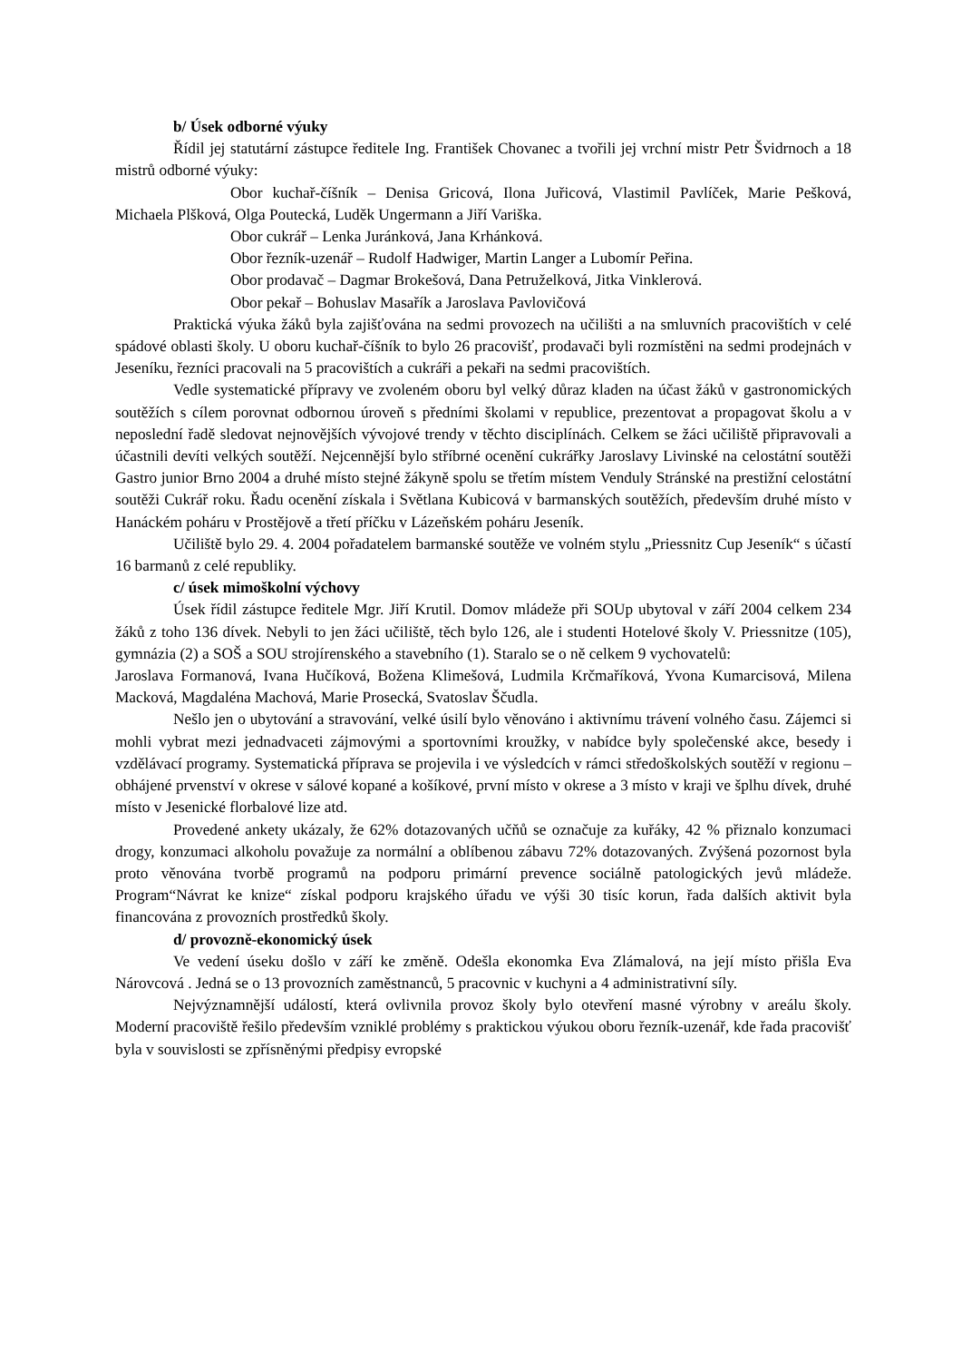b/ Úsek odborné výuky
Řídil jej statutární zástupce ředitele Ing. František Chovanec a tvořili jej vrchní mistr Petr Švidrnoch a 18 mistrů odborné výuky:
Obor kuchař-číšník – Denisa Gricová, Ilona Juřicová, Vlastimil Pavlíček, Marie Pešková, Michaela Plšková, Olga Poutecká, Luděk Ungermann a Jiří Variška.
Obor cukrář – Lenka Juránková, Jana Krhánková.
Obor řezník-uzenář – Rudolf Hadwiger, Martin Langer a Lubomír Peřina.
Obor prodavač – Dagmar Brokešová, Dana Petruželková, Jitka Vinklerová.
Obor pekař – Bohuslav Masařík a Jaroslava Pavlovičová
Praktická výuka žáků byla zajišťována na sedmi provozech na učilišti a na smluvních pracovištích v celé spádové oblasti školy. U oboru kuchař-číšník to bylo 26 pracovišť, prodavači byli rozmístěni na sedmi prodejnách v Jeseníku, řezníci pracovali na 5 pracovištích a cukráři a pekaři na sedmi pracovištích.
Vedle systematické přípravy ve zvoleném oboru byl velký důraz kladen na účast žáků v gastronomických soutěžích s cílem porovnat odbornou úroveň s předními školami v republice, prezentovat a propagovat školu a v neposlední řadě sledovat nejnovějších vývojové trendy v těchto disciplínách. Celkem se žáci učiliště připravovali a účastnili devíti velkých soutěží. Nejcennější bylo stříbrné ocenění cukrářky Jaroslavy Livinské na celostátní soutěži Gastro junior Brno 2004 a druhé místo stejné žákyně spolu se třetím místem Venduly Stránské na prestižní celostátní soutěži Cukrář roku. Řadu ocenění získala i Světlana Kubicová v barmanských soutěžích, především druhé místo v Hanáckém poháru v Prostějově a třetí příčku v Lázeňském poháru Jeseník.
Učiliště bylo 29. 4. 2004 pořadatelem barmanské soutěže ve volném stylu „Priessnitz Cup Jeseník“ s účastí 16 barmanů z celé republiky.
c/ úsek mimoškolní výchovy
Úsek řídil zástupce ředitele Mgr. Jiří Krutil. Domov mládeže při SOUp ubytoval v září 2004 celkem 234 žáků z toho 136 dívek. Nebyli to jen žáci učiliště, těch bylo 126, ale i studenti Hotelové školy V. Priessnitze (105), gymnázia (2) a SOŠ a SOU strojírenského a stavebního (1). Staralo se o ně celkem 9 vychovatelů:
Jaroslava Formanová, Ivana Hučíková, Božena Klimešová, Ludmila Krčmaříková, Yvona Kumarcisová, Milena Macková, Magdaléna Machová, Marie Prosecká, Svatoslav Ščudla.
Nešlo jen o ubytování a stravování, velké úsilí bylo věnováno i aktivnímu trávení volného času. Zájemci si mohli vybrat mezi jednadvaceti zájmovými a sportovními kroužky, v nabídce byly společenské akce, besedy i vzdělávací programy. Systematická příprava se projevila i ve výsledcích v rámci středoškolských soutěží v regionu – obhájené prvenství v okrese v sálové kopané a košíkové, první místo v okrese a 3 místo v kraji ve šplhu dívek, druhé místo v Jesenické florbalové lize atd.
Provedené ankety ukázaly, že 62% dotazovaných učňů se označuje za kuřáky, 42 % přiznalo konzumaci drogy, konzumaci alkoholu považuje za normální a oblíbenou zábavu 72% dotazovaných. Zvýšená pozornost byla proto věnována tvorbě programů na podporu primární prevence sociálně patologických jevů mládeže. Program“Návrat ke knize“ získal podporu krajského úřadu ve výši 30 tisíc korun, řada dalších aktivit byla financována z provozních prostředků školy.
d/ provozně-ekonomický úsek
Ve vedení úseku došlo v září ke změně. Odešla ekonomka Eva Zlámalová, na její místo přišla Eva Nárovcová . Jedná se o 13 provozních zaměstnanců, 5 pracovnic v kuchyni a 4 administrativní síly.
Nejvýznamnější událostí, která ovlivnila provoz školy bylo otevření masné výrobny v areálu školy. Moderní pracoviště řešilo především vzniklé problémy s praktickou výukou oboru řezník-uzenář, kde řada pracovišť byla v souvislosti se zpřísněnými předpisy evropské